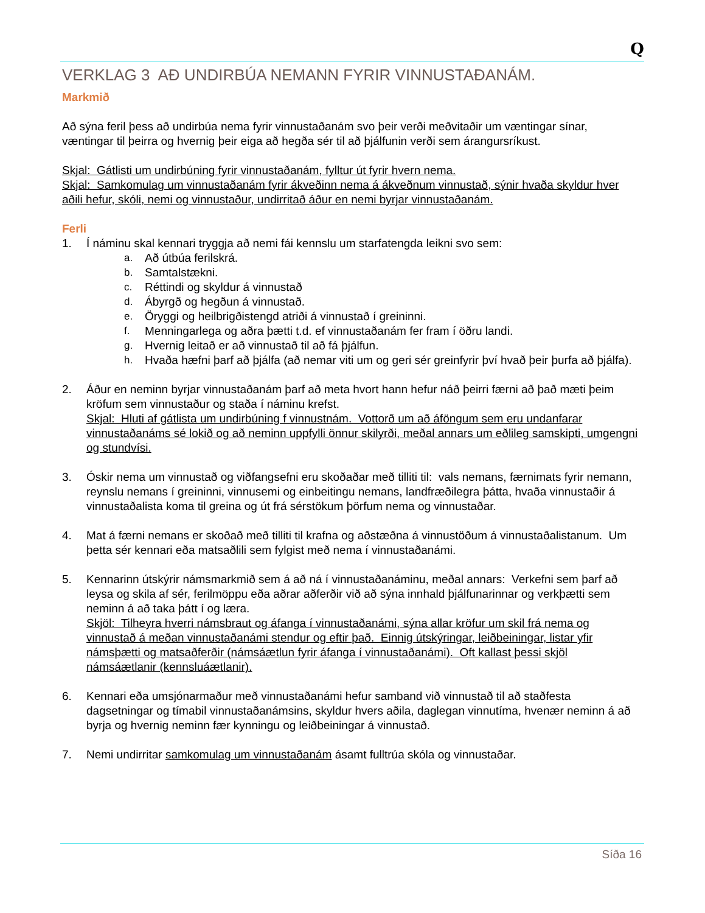Q
VERKLAG 3 AÐ UNDIRBÚA NEMANN FYRIR VINNUSTAÐANÁM.
Markmið
Að sýna feril þess að undirbúa nema fyrir vinnustaðanám svo þeir verði meðvitaðir um væntingar sínar, væntingar til þeirra og hvernig þeir eiga að hegða sér til að þjálfunin verði sem árangursríkust.
Skjal: Gátlisti um undirbúning fyrir vinnustaðanám, fylltur út fyrir hvern nema.
Skjal: Samkomulag um vinnustaðanám fyrir ákveðinn nema á ákveðnum vinnustað, sýnir hvaða skyldur hver aðili hefur, skóli, nemi og vinnustaður, undirritað áður en nemi byrjar vinnustaðanám.
Ferli
1. Í náminu skal kennari tryggja að nemi fái kennslu um starfatengda leikni svo sem:
a. Að útbúa ferilskrá.
b. Samtalstækni.
c. Réttindi og skyldur á vinnustað
d. Ábyrgð og hegðun á vinnustað.
e. Öryggi og heilbrigðistengd atriði á vinnustað í greininni.
f. Menningarlega og aðra þætti t.d. ef vinnustaðanám fer fram í öðru landi.
g. Hvernig leitað er að vinnustað til að fá þjálfun.
h. Hvaða hæfni þarf að þjálfa (að nemar viti um og geri sér greinfyrir því hvað þeir þurfa að þjálfa).
2. Áður en neminn byrjar vinnustaðanám þarf að meta hvort hann hefur náð þeirri færni að það mæti þeim kröfum sem vinnustaður og staða í náminu krefst.
Skjal: Hluti af gátlista um undirbúning f vinnustnám. Vottorð um að áföngum sem eru undanfarar vinnustaðanáms sé lokið og að neminn uppfylli önnur skilyrði, meðal annars um eðlileg samskipti, umgengni og stundvísi.
3. Óskir nema um vinnustað og viðfangsefni eru skoðaðar með tilliti til: vals nemans, færnimats fyrir nemann, reynslu nemans í greininni, vinnusemi og einbeitingu nemans, landfræðilegra þátta, hvaða vinnustaðir á vinnustaðalista koma til greina og út frá sérstökum þörfum nema og vinnustaðar.
4. Mat á færni nemans er skoðað með tilliti til krafna og aðstæðna á vinnustöðum á vinnustaðalistanum. Um þetta sér kennari eða matsaðlili sem fylgist með nema í vinnustaðanámi.
5. Kennarinn útskýrir námsmarkmið sem á að ná í vinnustaðanáminu, meðal annars: Verkefni sem þarf að leysa og skila af sér, ferilmöppu eða aðrar aðferðir við að sýna innhald þjálfunarinnar og verkþætti sem neminn á að taka þátt í og læra.
Skjöl: Tilheyra hverri námsbraut og áfanga í vinnustaðanámi, sýna allar kröfur um skil frá nema og vinnustað á meðan vinnustaðanámi stendur og eftir það. Einnig útskýringar, leiðbeiningar, listar yfir námsþætti og matsaðferðir (námsáætlun fyrir áfanga í vinnustaðanámi). Oft kallast þessi skjöl námsáætlanir (kennsluáætlanir).
6. Kennari eða umsjónarmaður með vinnustaðanámi hefur samband við vinnustað til að staðfesta dagsetningar og tímabil vinnustaðanámsins, skyldur hvers aðila, daglegan vinnutíma, hvenær neminn á að byrja og hvernig neminn fær kynningu og leiðbeiningar á vinnustað.
7. Nemi undirritar samkomulag um vinnustaðanám ásamt fulltrúa skóla og vinnustaðar.
Síða 16